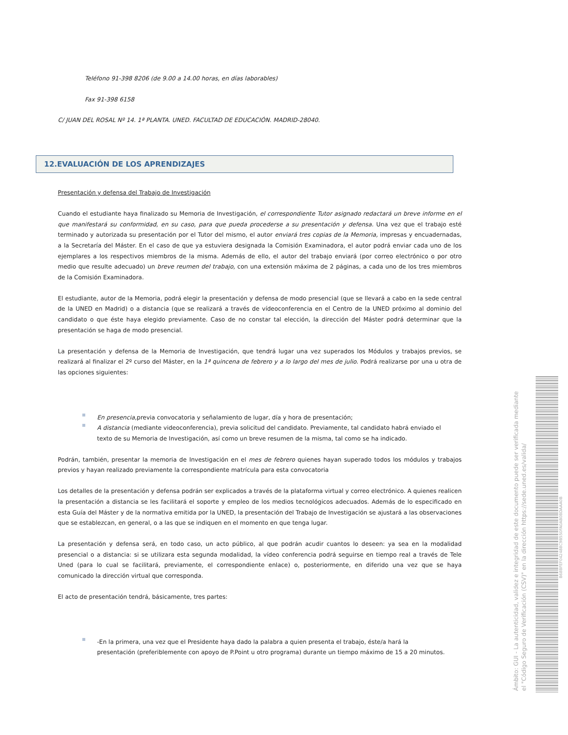Teléfono 91-398 8206 (de 9.00 a 14.00 horas, en días laborables)
Fax 91-398 6158
C/ JUAN DEL ROSAL Nº 14. 1ª PLANTA. UNED. FACULTAD DE EDUCACIÓN. MADRID-28040.
12.EVALUACIÓN DE LOS APRENDIZAJES
Presentación y defensa del Trabajo de Investigación
Cuando el estudiante haya finalizado su Memoria de Investigación, el correspondiente Tutor asignado redactará un breve informe en el que manifestará su conformidad, en su caso, para que pueda procederse a su presentación y defensa. Una vez que el trabajo esté terminado y autorizada su presentación por el Tutor del mismo, el autor enviará tres copias de la Memoria, impresas y encuadernadas, a la Secretaría del Máster. En el caso de que ya estuviera designada la Comisión Examinadora, el autor podrá enviar cada uno de los ejemplares a los respectivos miembros de la misma. Además de ello, el autor del trabajo enviará (por correo electrónico o por otro medio que resulte adecuado) un breve reumen del trabajo, con una extensión máxima de 2 páginas, a cada uno de los tres miembros de la Comisión Examinadora.
El estudiante, autor de la Memoria, podrá elegir la presentación y defensa de modo presencial (que se llevará a cabo en la sede central de la UNED en Madrid) o a distancia (que se realizará a través de vídeoconferencia en el Centro de la UNED próximo al dominio del candidato o que éste haya elegido previamente. Caso de no constar tal elección, la dirección del Máster podrá determinar que la presentación se haga de modo presencial.
La presentación y defensa de la Memoria de Investigación, que tendrá lugar una vez superados los Módulos y trabajos previos, se realizará al finalizar el 2º curso del Máster, en la 1ª quincena de febrero y a lo largo del mes de julio. Podrá realizarse por una u otra de las opciones siguientes:
En presencia, previa convocatoria y señalamiento de lugar, día y hora de presentación;
A distancia (mediante videoconferencia), previa solicitud del candidato. Previamente, tal candidato habrá enviado el texto de su Memoria de Investigación, así como un breve resumen de la misma, tal como se ha indicado.
Podrán, también, presentar la memoria de Investigación en el mes de febrero quienes hayan superado todos los módulos y trabajos previos y hayan realizado previamente la correspondiente matrícula para esta convocatoria
Los detalles de la presentación y defensa podrán ser explicados a través de la plataforma virtual y correo electrónico. A quienes realicen la presentación a distancia se les facilitará el soporte y empleo de los medios tecnológicos adecuados. Además de lo especificado en esta Guía del Máster y de la normativa emitida por la UNED, la presentación del Trabajo de Investigación se ajustará a las observaciones que se establezcan, en general, o a las que se indiquen en el momento en que tenga lugar.
La presentación y defensa será, en todo caso, un acto público, al que podrán acudir cuantos lo deseen: ya sea en la modalidad presencial o a distancia: si se utilizara esta segunda modalidad, la vídeo conferencia podrá seguirse en tiempo real a través de Tele Uned (para lo cual se facilitará, previamente, el correspondiente enlace) o, posteriormente, en diferido una vez que se haya comunicado la dirección virtual que corresponda.
El acto de presentación tendrá, básicamente, tres partes:
-En la primera, una vez que el Presidente haya dado la palabra a quien presenta el trabajo, éste/a hará la presentación (preferiblemente con apoyo de P.Point u otro programa) durante un tiempo máximo de 15 a 20 minutos.
Ámbito: GUI - La autenticidad, validez e integridad de este documento puede ser verificada mediante
el "Código Seguro de Verificación (CSV)" en la dirección https://sede.uned.es/valida/
B68BFEF042488C9B550FA0AB0BDAAA0B